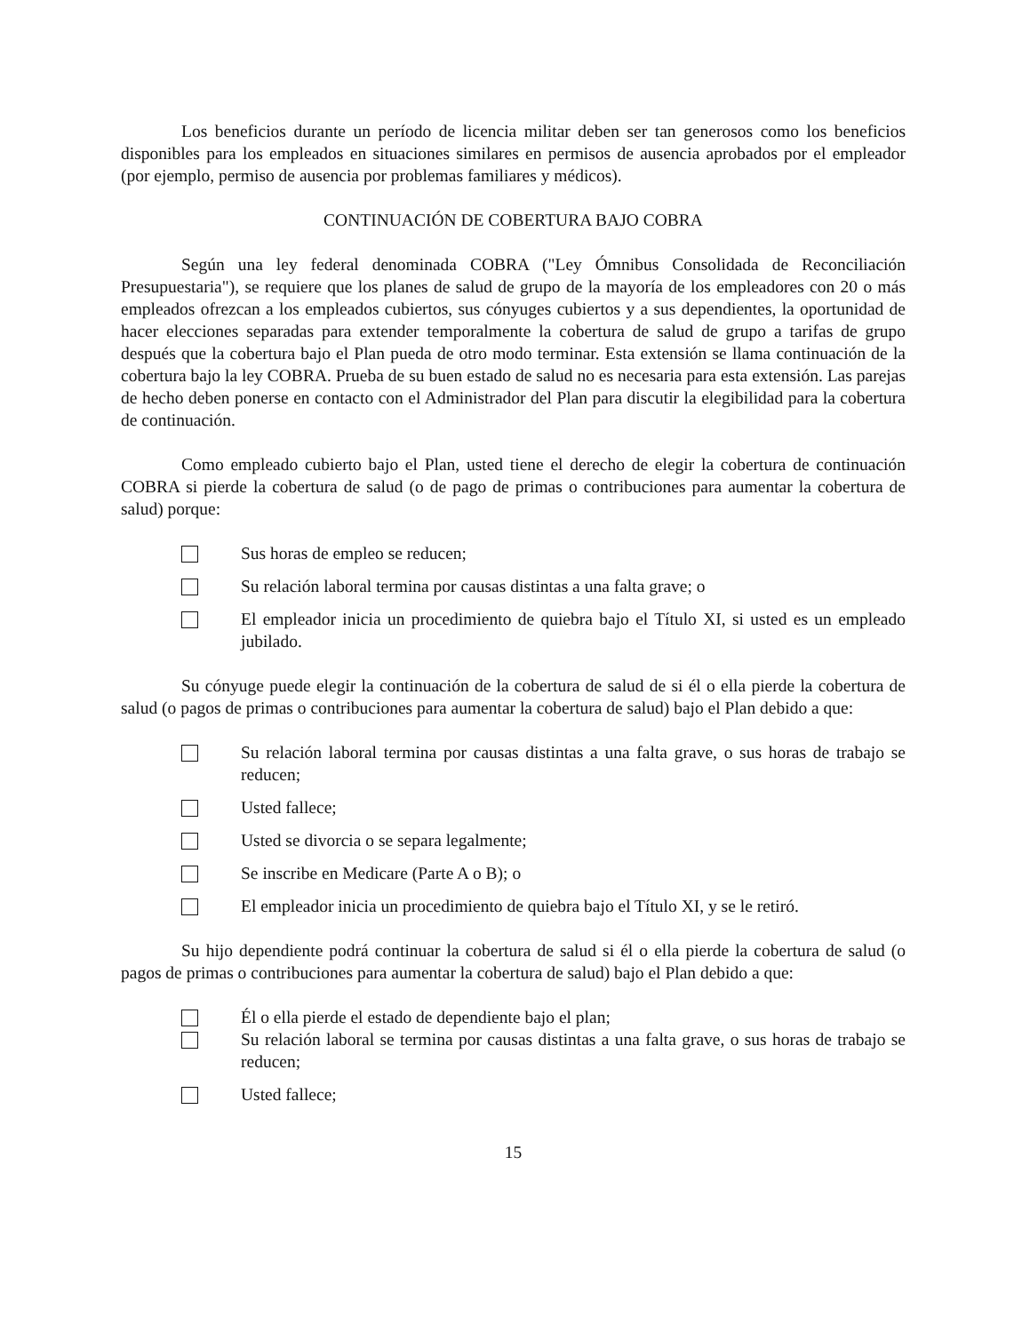Los beneficios durante un período de licencia militar deben ser tan generosos como los beneficios disponibles para los empleados en situaciones similares en permisos de ausencia aprobados por el empleador (por ejemplo, permiso de ausencia por problemas familiares y médicos).
CONTINUACIÓN DE COBERTURA BAJO COBRA
Según una ley federal denominada COBRA ("Ley Ómnibus Consolidada de Reconciliación Presupuestaria"), se requiere que los planes de salud de grupo de la mayoría de los empleadores con 20 o más empleados ofrezcan a los empleados cubiertos, sus cónyuges cubiertos y a sus dependientes, la oportunidad de hacer elecciones separadas para extender temporalmente la cobertura de salud de grupo a tarifas de grupo después que la cobertura bajo el Plan pueda de otro modo terminar. Esta extensión se llama continuación de la cobertura bajo la ley COBRA. Prueba de su buen estado de salud no es necesaria para esta extensión. Las parejas de hecho deben ponerse en contacto con el Administrador del Plan para discutir la elegibilidad para la cobertura de continuación.
Como empleado cubierto bajo el Plan, usted tiene el derecho de elegir la cobertura de continuación COBRA si pierde la cobertura de salud (o de pago de primas o contribuciones para aumentar la cobertura de salud) porque:
Sus horas de empleo se reducen;
Su relación laboral termina por causas distintas a una falta grave; o
El empleador inicia un procedimiento de quiebra bajo el Título XI, si usted es un empleado jubilado.
Su cónyuge puede elegir la continuación de la cobertura de salud de si él o ella pierde la cobertura de salud (o pagos de primas o contribuciones para aumentar la cobertura de salud) bajo el Plan debido a que:
Su relación laboral termina por causas distintas a una falta grave, o sus horas de trabajo se reducen;
Usted fallece;
Usted se divorcia o se separa legalmente;
Se inscribe en Medicare (Parte A o B); o
El empleador inicia un procedimiento de quiebra bajo el Título XI, y se le retiró.
Su hijo dependiente podrá continuar la cobertura de salud si él o ella pierde la cobertura de salud (o pagos de primas o contribuciones para aumentar la cobertura de salud) bajo el Plan debido a que:
Él o ella pierde el estado de dependiente bajo el plan;
Su relación laboral se termina por causas distintas a una falta grave, o sus horas de trabajo se reducen;
Usted fallece;
15